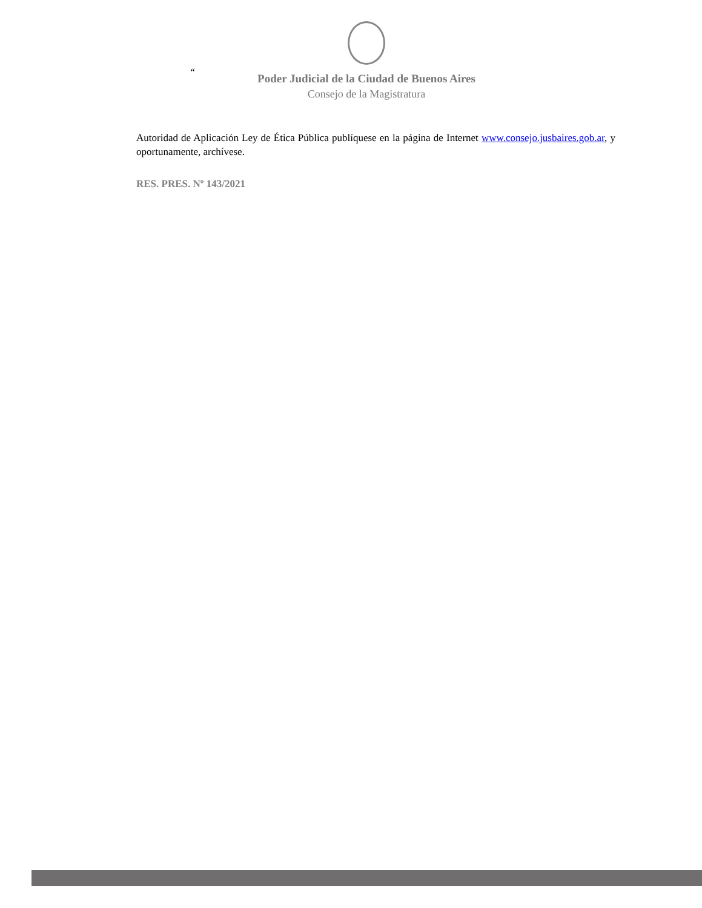“
Poder Judicial de la Ciudad de Buenos Aires
Consejo de la Magistratura
Autoridad de Aplicación Ley de Ética Pública publíquese en la página de Internet www.consejo.jusbaires.gob.ar, y oportunamente, archívese.
RES. PRES. Nº 143/2021